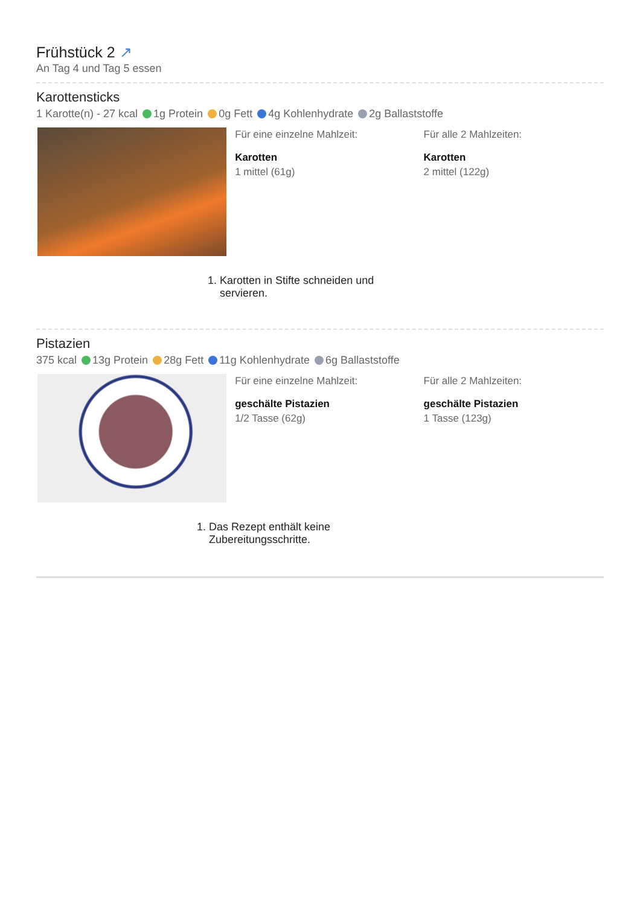Frühstück 2 ↗
An Tag 4 und Tag 5 essen
Karottensticks
1 Karotte(n) - 27 kcal 1g Protein 0g Fett 4g Kohlenhydrate 2g Ballaststoffe
Für eine einzelne Mahlzeit:
Karotten
1 mittel (61g)
Für alle 2 Mahlzeiten:
Karotten
2 mittel (122g)
1. Karotten in Stifte schneiden und
servieren.
Pistazien
375 kcal 13g Protein 28g Fett 11g Kohlenhydrate 6g Ballaststoffe
Für eine einzelne Mahlzeit:
geschälte Pistazien
1/2 Tasse (62g)
Für alle 2 Mahlzeiten:
geschälte Pistazien
1 Tasse (123g)
1. Das Rezept enthält keine
Zubereitungsschritte.